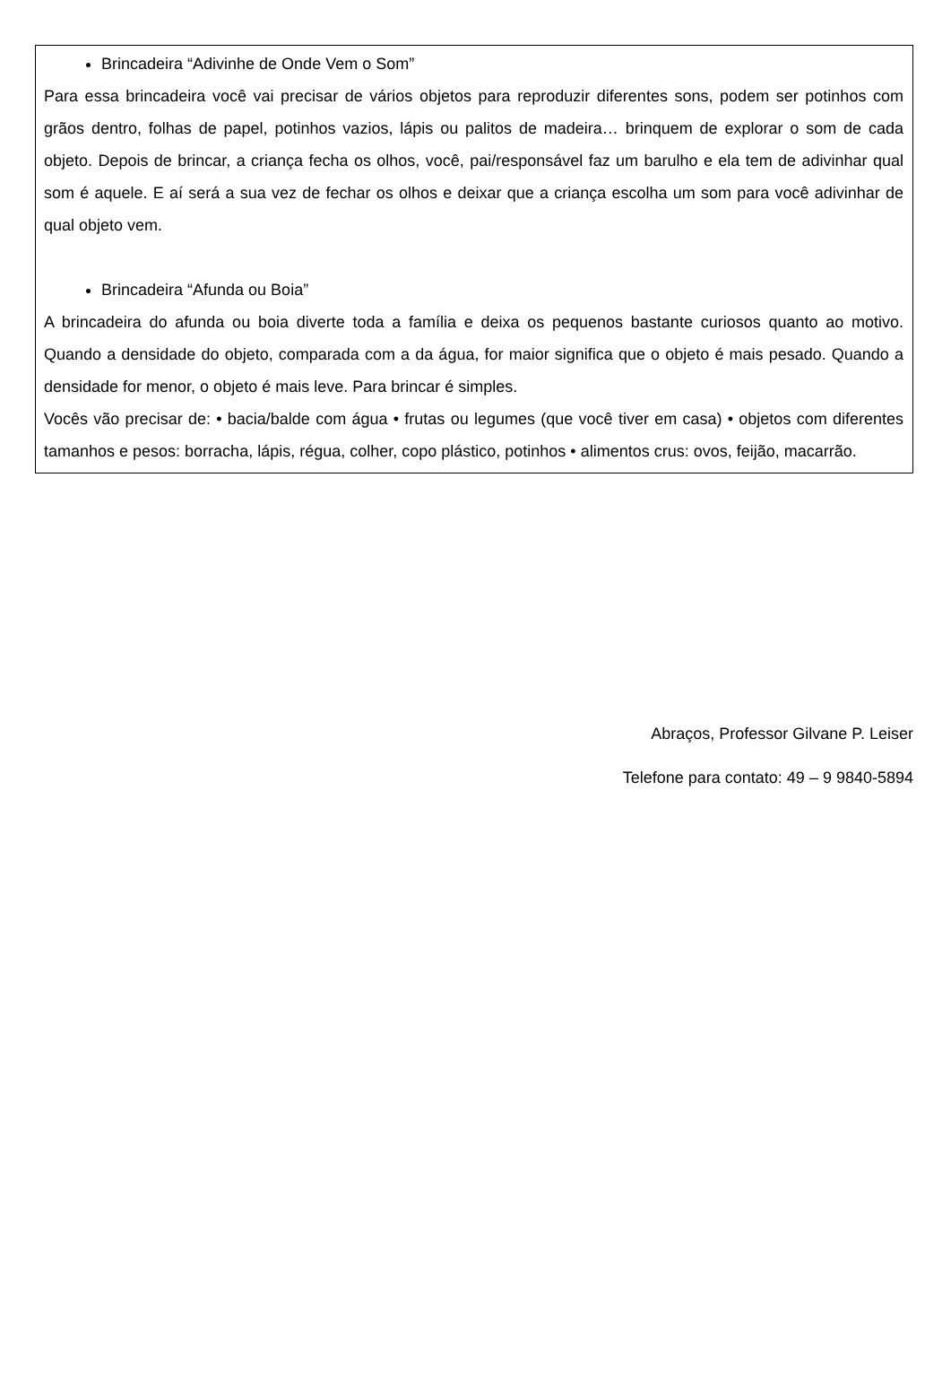Brincadeira “Adivinhe de Onde Vem o Som”
Para essa brincadeira você vai precisar de vários objetos para reproduzir diferentes sons, podem ser potinhos com grãos dentro, folhas de papel, potinhos vazios, lápis ou palitos de madeira… brinquem de explorar o som de cada objeto. Depois de brincar, a criança fecha os olhos, você, pai/responsável faz um barulho e ela tem de adivinhar qual som é aquele. E aí será a sua vez de fechar os olhos e deixar que a criança escolha um som para você adivinhar de qual objeto vem.
Brincadeira “Afunda ou Boia”
A brincadeira do afunda ou boia diverte toda a família e deixa os pequenos bastante curiosos quanto ao motivo. Quando a densidade do objeto, comparada com a da água, for maior significa que o objeto é mais pesado. Quando a densidade for menor, o objeto é mais leve. Para brincar é simples.
Vocês vão precisar de: • bacia/balde com água • frutas ou legumes (que você tiver em casa) • objetos com diferentes tamanhos e pesos: borracha, lápis, régua, colher, copo plástico, potinhos • alimentos crus: ovos, feijão, macarrão.
Abraços, Professor Gilvane P. Leiser
Telefone para contato: 49 – 9 9840-5894